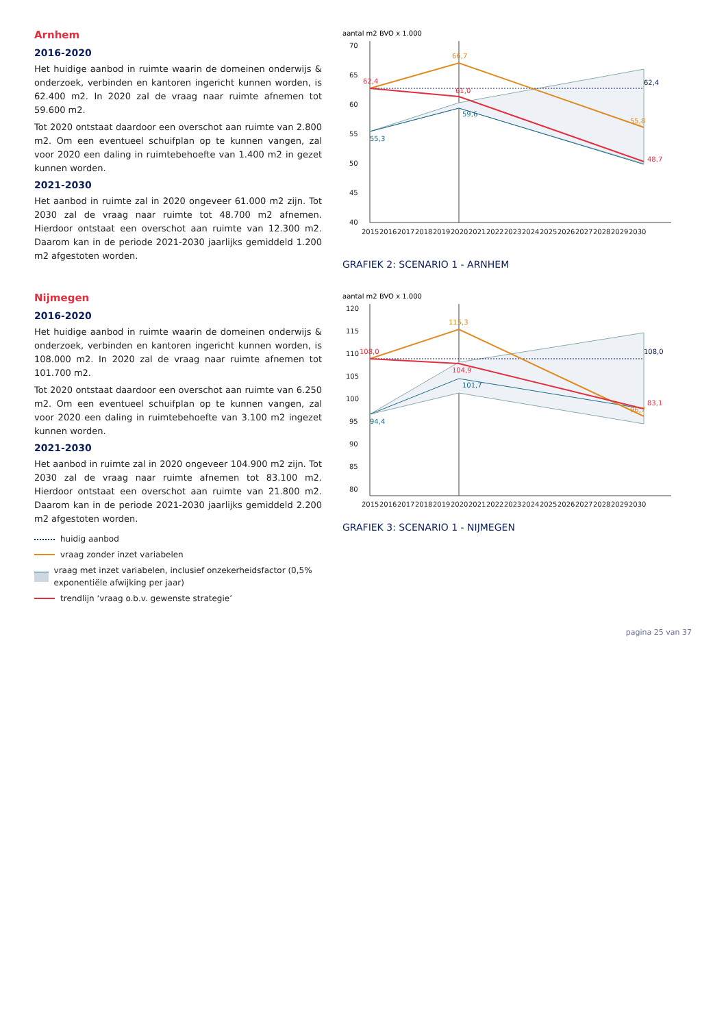Arnhem
2016-2020
Het huidige aanbod in ruimte waarin de domeinen onderwijs & onderzoek, verbinden en kantoren ingericht kunnen worden, is 62.400 m2. In 2020 zal de vraag naar ruimte afnemen tot 59.600 m2.
Tot 2020 ontstaat daardoor een overschot aan ruimte van 2.800 m2. Om een eventueel schuifplan op te kunnen vangen, zal voor 2020 een daling in ruimtebehoefte van 1.400 m2 in gezet kunnen worden.
2021-2030
Het aanbod in ruimte zal in 2020 ongeveer 61.000 m2 zijn. Tot 2030 zal de vraag naar ruimte tot 48.700 m2 afnemen. Hierdoor ontstaat een overschot aan ruimte van 12.300 m2. Daarom kan in de periode 2021-2030 jaarlijks gemiddeld 1.200 m2 afgestoten worden.
aantal m2 BVO x 1.000
70
65
60
55
50
45
40
62,4
55,3
66,7
61,0
59,6
62,4
55,8
48,7
2015
2016
2017
2018
2019
2020
2021
2022
2023
2024
2025
2026
2027
2028
2029
2030
GRAFIEK 2: SCENARIO 1 - ARNHEM
Nijmegen
2016-2020
Het huidige aanbod in ruimte waarin de domeinen onderwijs & onderzoek, verbinden en kantoren ingericht kunnen worden, is 108.000 m2. In 2020 zal de vraag naar ruimte afnemen tot 101.700 m2.
Tot 2020 ontstaat daardoor een overschot aan ruimte van 6.250 m2. Om een eventueel schuifplan op te kunnen vangen, zal voor 2020 een daling in ruimtebehoefte van 3.100 m2 ingezet kunnen worden.
2021-2030
Het aanbod in ruimte zal in 2020 ongeveer 104.900 m2 zijn. Tot 2030 zal de vraag naar ruimte afnemen tot 83.100 m2. Hierdoor ontstaat een overschot aan ruimte van 21.800 m2. Daarom kan in de periode 2021-2030 jaarlijks gemiddeld 2.200 m2 afgestoten worden.
huidig aanbod
vraag zonder inzet variabelen
vraag met inzet variabelen, inclusief onzekerheidsfactor (0,5% exponentiële afwijking per jaar)
trendlijn ‘vraag o.b.v. gewenste strategie’
aantal m2 BVO x 1.000
120
115
110
105
100
95
90
85
80
108,0
94,4
115,3
104,9
101,7
108,0
96,7
83,1
2015
2016
2017
2018
2019
2020
2021
2022
2023
2024
2025
2026
2027
2028
2029
2030
GRAFIEK 3: SCENARIO 1 - NIJMEGEN
pagina 25 van 37